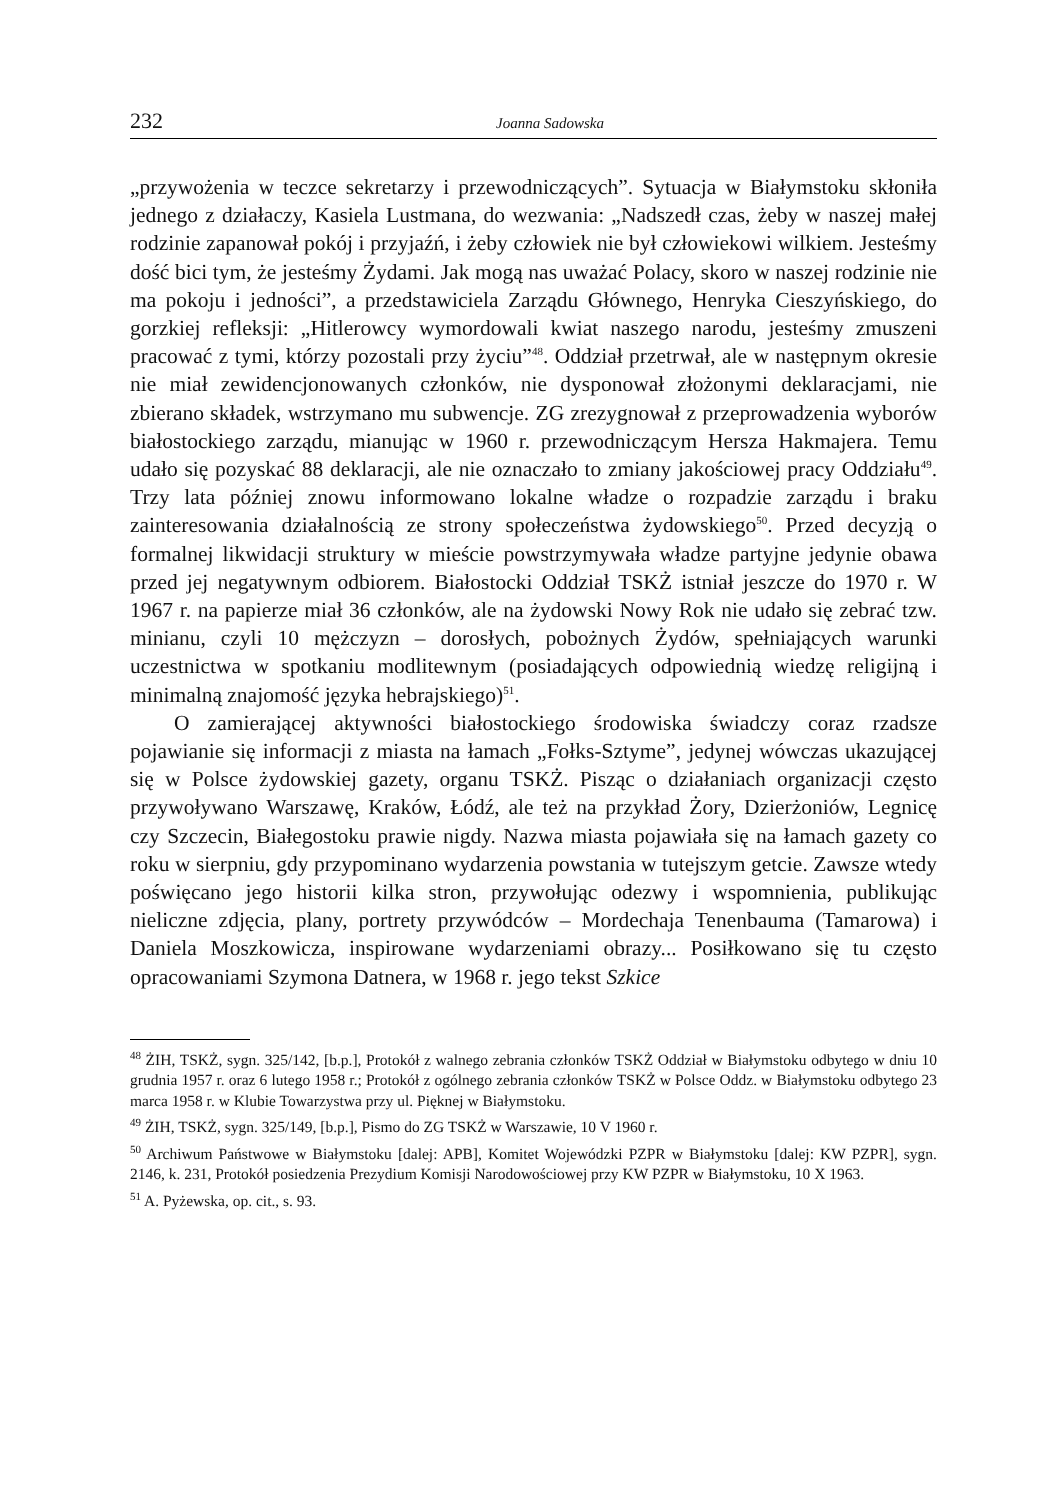232 Joanna Sadowska
„przywożenia w teczce sekretarzy i przewodniczących”. Sytuacja w Białymstoku skłoniła jednego z działaczy, Kasiela Lustmana, do wezwania: „Nadszedł czas, żeby w naszej małej rodzinie zapanował pokój i przyjaźń, i żeby człowiek nie był człowiekowi wilkiem. Jesteśmy dość bici tym, że jesteśmy Żydami. Jak mogą nas uważać Polacy, skoro w naszej rodzinie nie ma pokoju i jedności”, a przedstawiciela Zarządu Głównego, Henryka Cieszyńskiego, do gorzkiej refleksji: „Hitlerowcy wymordowali kwiat naszego narodu, jesteśmy zmuszeni pracować z tymi, którzy pozostali przy życiu”<sup>48</sup>. Oddział przetrwał, ale w następnym okresie nie miał zewidencjonowanych członków, nie dysponował złożonymi deklaracjami, nie zbierano składek, wstrzymano mu subwencje. ZG zrezygnował z przeprowadzenia wyborów białostockiego zarządu, mianując w 1960 r. przewodniczącym Hersza Hakmajera. Temu udało się pozyskać 88 deklaracji, ale nie oznaczało to zmiany jakościowej pracy Oddziału<sup>49</sup>. Trzy lata później znowu informowano lokalne władze o rozpadzie zarządu i braku zainteresowania działalnością ze strony społeczeństwa żydowskiego<sup>50</sup>. Przed decyzją o formalnej likwidacji struktury w mieście powstrzymywała władze partyjne jedynie obawa przed jej negatywnym odbiorem. Białostocki Oddział TSKŻ istniał jeszcze do 1970 r. W 1967 r. na papierze miał 36 członków, ale na żydowski Nowy Rok nie udało się zebrać tzw. minianu, czyli 10 mężczyzn – dorosłych, pobożnych Żydów, spełniających warunki uczestnictwa w spotkaniu modlitewnym (posiadających odpowiednią wiedzę religijną i minimalną znajomość języka hebrajskiego)<sup>51</sup>.
O zamierającej aktywności białostockiego środowiska świadczy coraz rzadsze pojawianie się informacji z miasta na łamach „Fołks-Sztyme”, jedynej wówczas ukazującej się w Polsce żydowskiej gazety, organu TSKŻ. Pisząc o działaniach organizacji często przywoływano Warszawę, Kraków, Łódź, ale też na przykład Żory, Dzierżoniów, Legnicę czy Szczecin, Białegostoku prawie nigdy. Nazwa miasta pojawiała się na łamach gazety co roku w sierpniu, gdy przypominano wydarzenia powstania w tutejszym getcie. Zawsze wtedy poświęcano jego historii kilka stron, przywołując odezwy i wspomnienia, publikując nieliczne zdjęcia, plany, portrety przywódców – Mordechaja Tenenbauma (Tamarowa) i Daniela Moszkowicza, inspirowane wydarzeniami obrazy... Posiłkowano się tu często opracowaniami Szymona Datnera, w 1968 r. jego tekst Szkice
<sup>48</sup> ŻIH, TSKŻ, sygn. 325/142, [b.p.], Protokół z walnego zebrania członków TSKŻ Oddział w Białymstoku odbytego w dniu 10 grudnia 1957 r. oraz 6 lutego 1958 r.; Protokół z ogólnego zebrania członków TSKŻ w Polsce Oddz. w Białymstoku odbytego 23 marca 1958 r. w Klubie Towarzystwa przy ul. Pięknej w Białymstoku.
<sup>49</sup> ŻIH, TSKŻ, sygn. 325/149, [b.p.], Pismo do ZG TSKŻ w Warszawie, 10 V 1960 r.
<sup>50</sup> Archiwum Państwowe w Białymstoku [dalej: APB], Komitet Wojewódzki PZPR w Białymstoku [dalej: KW PZPR], sygn. 2146, k. 231, Protokół posiedzenia Prezydium Komisji Narodowościowej przy KW PZPR w Białymstoku, 10 X 1963.
<sup>51</sup> A. Pyżewska, op. cit., s. 93.